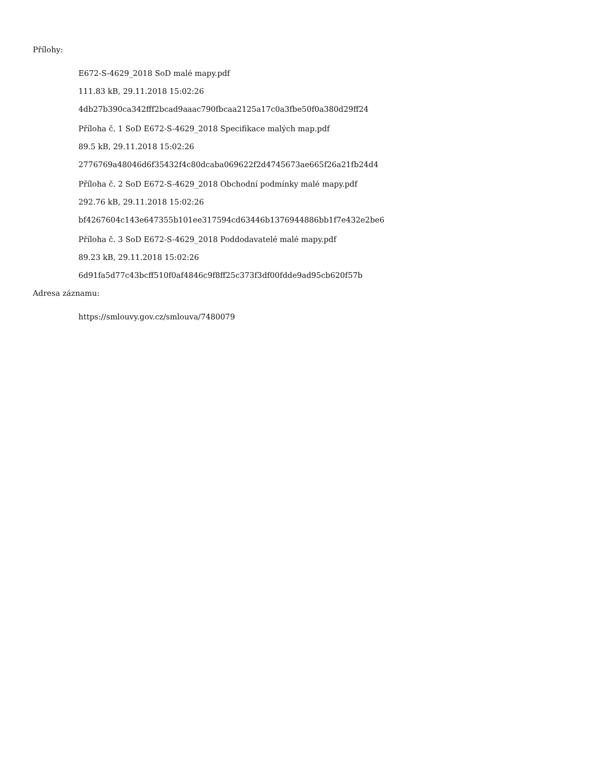Přílohy:
E672-S-4629_2018 SoD malé mapy.pdf
111.83 kB, 29.11.2018 15:02:26
4db27b390ca342fff2bcad9aaac790fbcaa2125a17c0a3fbe50f0a380d29ff24
Příloha č. 1 SoD E672-S-4629_2018 Specifikace malých map.pdf
89.5 kB, 29.11.2018 15:02:26
2776769a48046d6f35432f4c80dcaba069622f2d4745673ae665f26a21fb24d4
Příloha č. 2 SoD E672-S-4629_2018 Obchodní podmínky malé mapy.pdf
292.76 kB, 29.11.2018 15:02:26
bf4267604c143e647355b101ee317594cd63446b1376944886bb1f7e432e2be6
Příloha č. 3 SoD E672-S-4629_2018 Poddodavatelé malé mapy.pdf
89.23 kB, 29.11.2018 15:02:26
6d91fa5d77c43bcff510f0af4846c9f8ff25c373f3df00fdde9ad95cb620f57b
Adresa záznamu:
https://smlouvy.gov.cz/smlouva/7480079